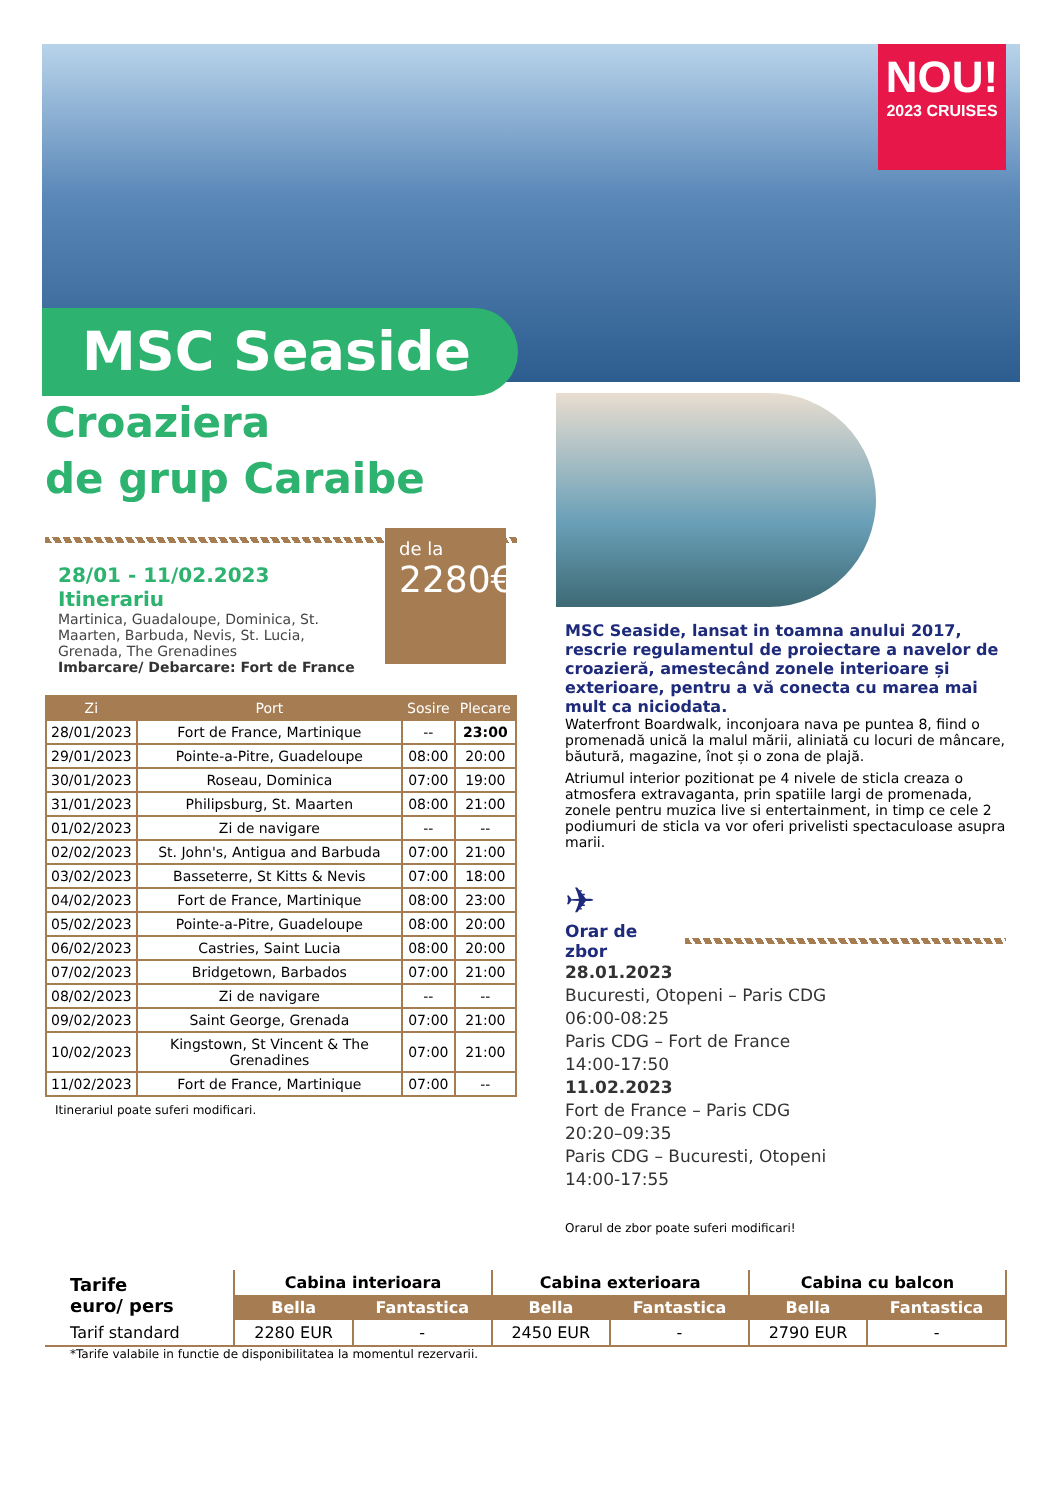NOU!
2023 CRUISES
MSC Seaside
Croaziera
de grup Caraibe
28/01 - 11/02.2023
Itinerariu
Martinica, Guadaloupe, Dominica, St. Maarten, Barbuda, Nevis, St. Lucia, Grenada, The Grenadines
Imbarcare/ Debarcare: Fort de France
| Zi | Port | Sosire | Plecare |
| --- | --- | --- | --- |
| 28/01/2023 | Fort de France, Martinique | -- | 23:00 |
| 29/01/2023 | Pointe-a-Pitre, Guadeloupe | 08:00 | 20:00 |
| 30/01/2023 | Roseau, Dominica | 07:00 | 19:00 |
| 31/01/2023 | Philipsburg, St. Maarten | 08:00 | 21:00 |
| 01/02/2023 | Zi de navigare | -- | -- |
| 02/02/2023 | St. John's, Antigua and Barbuda | 07:00 | 21:00 |
| 03/02/2023 | Basseterre, St Kitts & Nevis | 07:00 | 18:00 |
| 04/02/2023 | Fort de France, Martinique | 08:00 | 23:00 |
| 05/02/2023 | Pointe-a-Pitre, Guadeloupe | 08:00 | 20:00 |
| 06/02/2023 | Castries, Saint Lucia | 08:00 | 20:00 |
| 07/02/2023 | Bridgetown, Barbados | 07:00 | 21:00 |
| 08/02/2023 | Zi de navigare | -- | -- |
| 09/02/2023 | Saint George, Grenada | 07:00 | 21:00 |
| 10/02/2023 | Kingstown, St Vincent & The Grenadines | 07:00 | 21:00 |
| 11/02/2023 | Fort de France, Martinique | 07:00 | -- |
Itinerariul poate suferi modificari.
de la
2280€
MSC Seaside, lansat in toamna anului 2017, rescrie regulamentul de proiectare a navelor de croazieră, amestecând zonele interioare și exterioare, pentru a vă conecta cu marea mai mult ca niciodata.
Waterfront Boardwalk, inconjoara nava pe puntea 8, fiind o promenadă unică la malul mării, aliniată cu locuri de mâncare, băutură, magazine, înot și o zona de plajă.
Atriumul interior pozitionat pe 4 nivele de sticla creaza o atmosfera extravaganta, prin spatiile largi de promenada, zonele pentru muzica live si entertainment, in timp ce cele 2 podiumuri de sticla va vor oferi privelisti spectaculoase asupra marii.
✈
Orar de zbor
28.01.2023
Bucuresti, Otopeni – Paris CDG
06:00-08:25
Paris CDG – Fort de France
14:00-17:50
11.02.2023
Fort de France – Paris CDG
20:20–09:35
Paris CDG – Bucuresti, Otopeni
14:00-17:55
Orarul de zbor poate suferi modificari!
| Tarife euro/ pers | Cabina interioara | | Cabina exterioara | | Cabina cu balcon | |
| | Bella | Fantastica | Bella | Fantastica | Bella | Fantastica |
| Tarif standard | 2280 EUR | - | 2450 EUR | - | 2790 EUR | - |
*Tarife valabile in functie de disponibilitatea la momentul rezervarii.